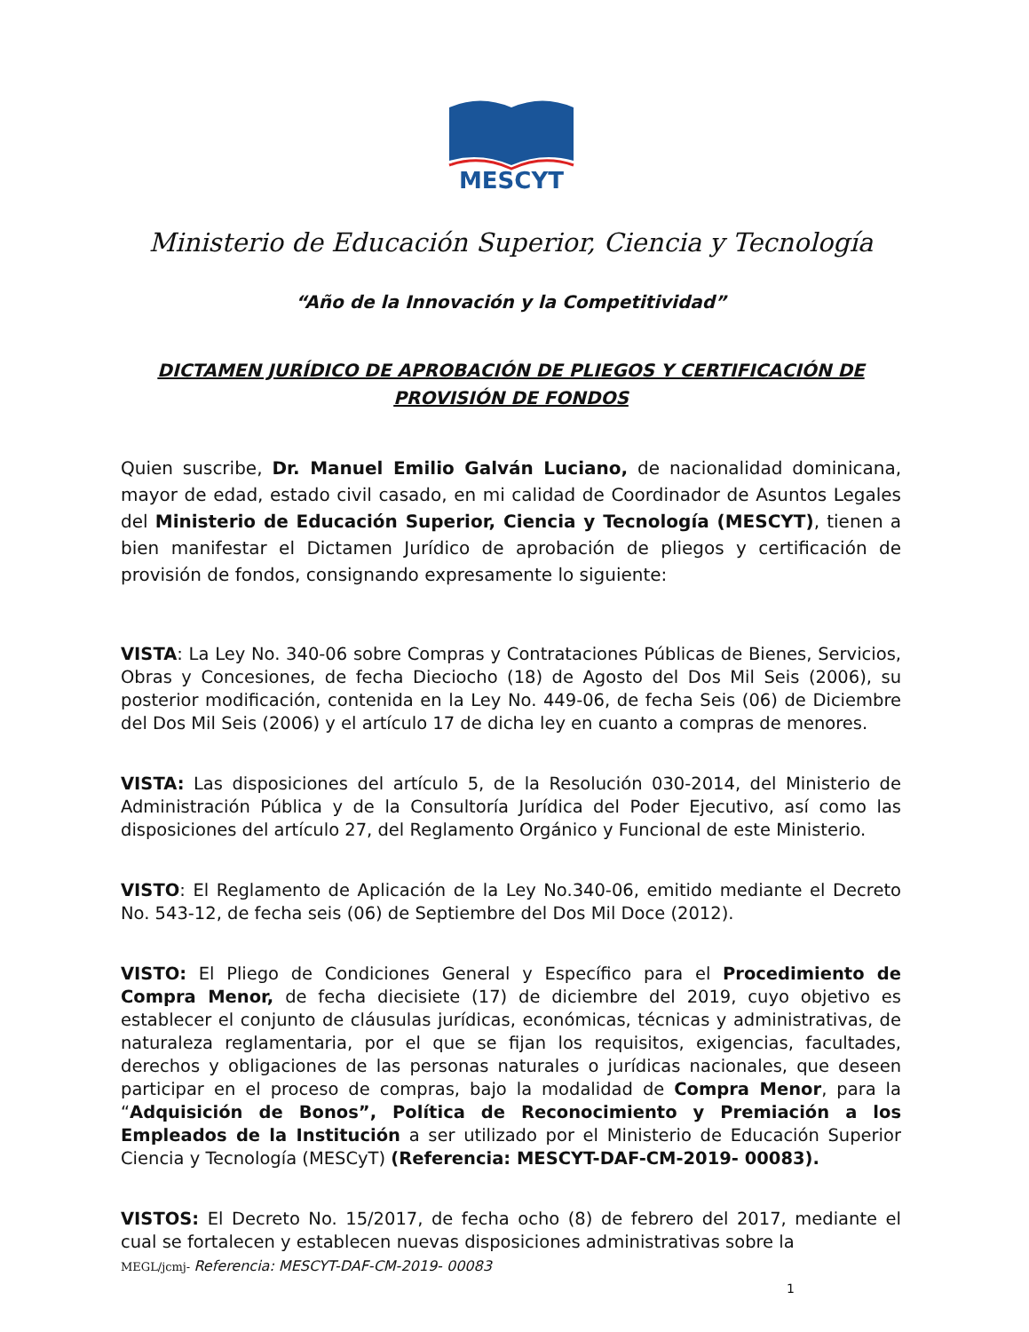MESCYT
Ministerio de Educación Superior, Ciencia y Tecnología
“Año de la Innovación y la Competitividad”
DICTAMEN JURÍDICO DE APROBACIÓN DE PLIEGOS Y CERTIFICACIÓN DE PROVISIÓN DE FONDOS
Quien suscribe, Dr. Manuel Emilio Galván Luciano, de nacionalidad dominicana, mayor de edad, estado civil casado, en mi calidad de Coordinador de Asuntos Legales del Ministerio de Educación Superior, Ciencia y Tecnología (MESCYT), tienen a bien manifestar el Dictamen Jurídico de aprobación de pliegos y certificación de provisión de fondos, consignando expresamente lo siguiente:
VISTA: La Ley No. 340-06 sobre Compras y Contrataciones Públicas de Bienes, Servicios, Obras y Concesiones, de fecha Dieciocho (18) de Agosto del Dos Mil Seis (2006), su posterior modificación, contenida en la Ley No. 449-06, de fecha Seis (06) de Diciembre del Dos Mil Seis (2006) y el artículo 17 de dicha ley en cuanto a compras de menores.
VISTA: Las disposiciones del artículo 5, de la Resolución 030-2014, del Ministerio de Administración Pública y de la Consultoría Jurídica del Poder Ejecutivo, así como las disposiciones del artículo 27, del Reglamento Orgánico y Funcional de este Ministerio.
VISTO: El Reglamento de Aplicación de la Ley No.340-06, emitido mediante el Decreto No. 543-12, de fecha seis (06) de Septiembre del Dos Mil Doce (2012).
VISTO: El Pliego de Condiciones General y Específico para el Procedimiento de Compra Menor, de fecha diecisiete (17) de diciembre del 2019, cuyo objetivo es establecer el conjunto de cláusulas jurídicas, económicas, técnicas y administrativas, de naturaleza reglamentaria, por el que se fijan los requisitos, exigencias, facultades, derechos y obligaciones de las personas naturales o jurídicas nacionales, que deseen participar en el proceso de compras, bajo la modalidad de Compra Menor, para la “Adquisición de Bonos”, Política de Reconocimiento y Premiación a los Empleados de la Institución a ser utilizado por el Ministerio de Educación Superior Ciencia y Tecnología (MESCyT) (Referencia: MESCYT-DAF-CM-2019- 00083).
VISTOS: El Decreto No. 15/2017, de fecha ocho (8) de febrero del 2017, mediante el cual se fortalecen y establecen nuevas disposiciones administrativas sobre la
MEGL/jcmj- Referencia: MESCYT-DAF-CM-2019- 00083
1